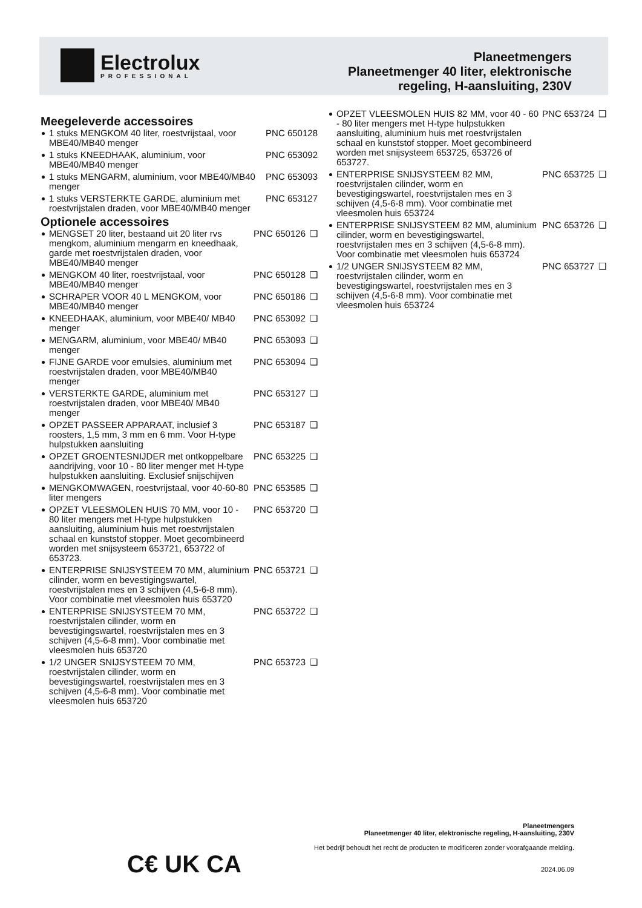Electrolux
PROFESSIONAL
Planeetmengers
Planeetmenger 40 liter, elektronische
regeling, H-aansluiting, 230V
Meegeleverde accessoires
| 1 stuks MENGKOM 40 liter, roestvrijstaal, voor MBE40/MB40 menger | PNC 650128 |
| 1 stuks KNEEDHAAK, aluminium, voor MBE40/MB40 menger | PNC 653092 |
| 1 stuks MENGARM, aluminium, voor MBE40/MB40 menger | PNC 653093 |
| 1 stuks VERSTERKTE GARDE, aluminium met roestvrijstalen draden, voor MBE40/MB40 menger | PNC 653127 |
Optionele accessoires
| MENGSET 20 liter, bestaand uit 20 liter rvs mengkom, aluminium mengarm en kneedhaak, garde met roestvrijstalen draden, voor MBE40/MB40 menger | PNC 650126 | ❑ |
| MENGKOM 40 liter, roestvrijstaal, voor MBE40/MB40 menger | PNC 650128 | ❑ |
| SCHRAPER VOOR 40 L MENGKOM, voor MBE40/MB40 menger | PNC 650186 | ❑ |
| KNEEDHAAK, aluminium, voor MBE40/ MB40 menger | PNC 653092 | ❑ |
| MENGARM, aluminium, voor MBE40/ MB40 menger | PNC 653093 | ❑ |
| FIJNE GARDE voor emulsies, aluminium met roestvrijstalen draden, voor MBE40/MB40 menger | PNC 653094 | ❑ |
| VERSTERKTE GARDE, aluminium met roestvrijstalen draden, voor MBE40/ MB40 menger | PNC 653127 | ❑ |
| OPZET PASSEER APPARAAT, inclusief 3 roosters, 1,5 mm, 3 mm en 6 mm. Voor H-type hulpstukken aansluiting | PNC 653187 | ❑ |
| OPZET GROENTESNIJDER met ontkoppelbare aandrijving, voor 10 - 80 liter menger met H-type hulpstukken aansluiting. Exclusief snijschijven | PNC 653225 | ❑ |
| MENGKOMWAGEN, roestvrijstaal, voor 40-60-80 liter mengers | PNC 653585 | ❑ |
| OPZET VLEESMOLEN HUIS 70 MM, voor 10 - 80 liter mengers met H-type hulpstukken aansluiting, aluminium huis met roestvrijstalen schaal en kunststof stopper. Moet gecombineerd worden met snijsysteem 653721, 653722 of 653723. | PNC 653720 | ❑ |
| ENTERPRISE SNIJSYSTEEM 70 MM, aluminium cilinder, worm en bevestigingswartel, roestvrijstalen mes en 3 schijven (4,5-6-8 mm). Voor combinatie met vleesmolen huis 653720 | PNC 653721 | ❑ |
| ENTERPRISE SNIJSYSTEEM 70 MM, roestvrijstalen cilinder, worm en bevestigingswartel, roestvrijstalen mes en 3 schijven (4,5-6-8 mm). Voor combinatie met vleesmolen huis 653720 | PNC 653722 | ❑ |
| 1/2 UNGER SNIJSYSTEEM 70 MM, roestvrijstalen cilinder, worm en bevestigingswartel, roestvrijstalen mes en 3 schijven (4,5-6-8 mm). Voor combinatie met vleesmolen huis 653720 | PNC 653723 | ❑ |
| OPZET VLEESMOLEN HUIS 82 MM, voor 40 - 60 - 80 liter mengers met H-type hulpstukken aansluiting, aluminium huis met roestvrijstalen schaal en kunststof stopper. Moet gecombineerd worden met snijsysteem 653725, 653726 of 653727. | PNC 653724 | ❑ |
| ENTERPRISE SNIJSYSTEEM 82 MM, roestvrijstalen cilinder, worm en bevestigingswartel, roestvrijstalen mes en 3 schijven (4,5-6-8 mm). Voor combinatie met vleesmolen huis 653724 | PNC 653725 | ❑ |
| ENTERPRISE SNIJSYSTEEM 82 MM, aluminium cilinder, worm en bevestigingswartel, roestvrijstalen mes en 3 schijven (4,5-6-8 mm). Voor combinatie met vleesmolen huis 653724 | PNC 653726 | ❑ |
| 1/2 UNGER SNIJSYSTEEM 82 MM, roestvrijstalen cilinder, worm en bevestigingswartel, roestvrijstalen mes en 3 schijven (4,5-6-8 mm). Voor combinatie met vleesmolen huis 653724 | PNC 653727 | ❑ |
C€ UK CA
Planeetmengers
Planeetmenger 40 liter, elektronische regeling, H-aansluiting, 230V
Het bedrijf behoudt het recht de producten te modificeren zonder voorafgaande melding.
2024.06.09